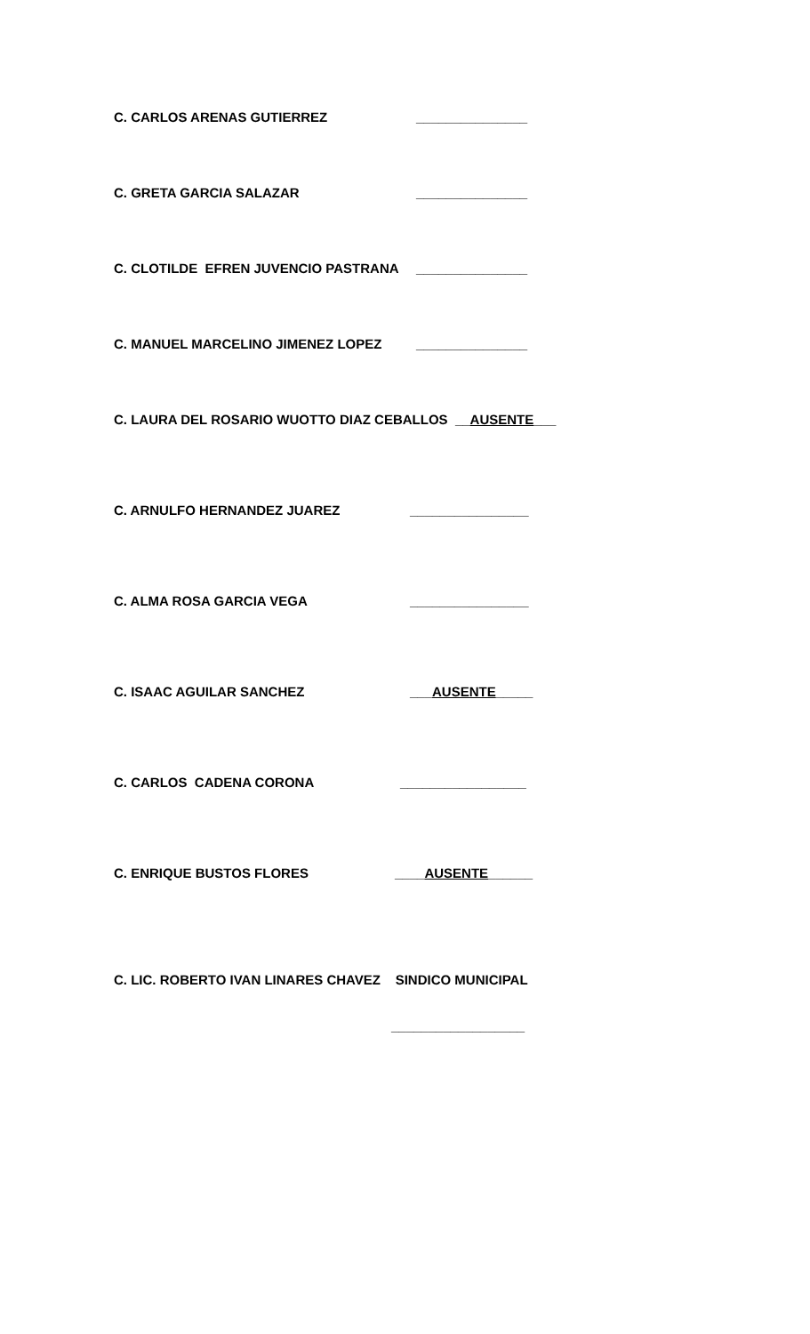C. CARLOS ARENAS GUTIERREZ _______________
C. GRETA GARCIA SALAZAR _______________
C. CLOTILDE EFREN JUVENCIO PASTRANA _______________
C. MANUEL MARCELINO JIMENEZ LOPEZ _______________
C. LAURA DEL ROSARIO WUOTTO DIAZ CEBALLOS __AUSENTE___
C. ARNULFO HERNANDEZ JUAREZ ________________
C. ALMA ROSA GARCIA VEGA ________________
C. ISAAC AGUILAR SANCHEZ ___AUSENTE_____
C. CARLOS CADENA CORONA _________________
C. ENRIQUE BUSTOS FLORES ____AUSENTE______
C. LIC. ROBERTO IVAN LINARES CHAVEZ SINDICO MUNICIPAL
__________________